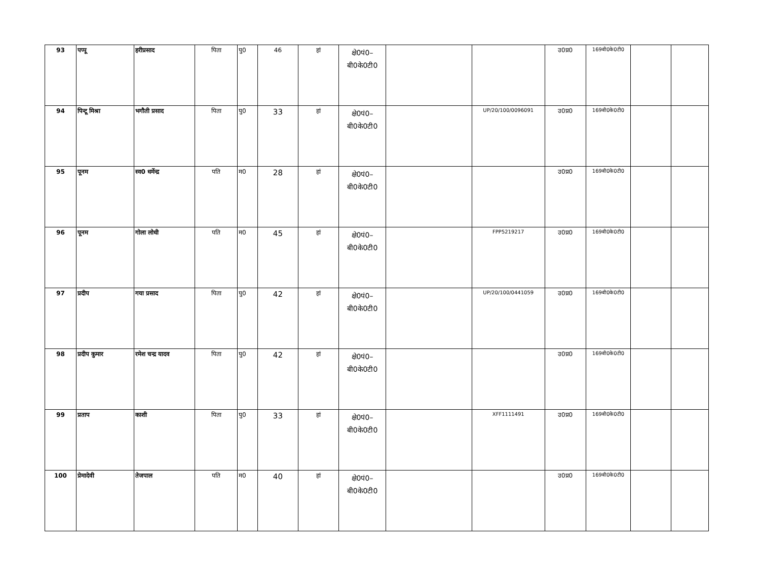| 93 | पप्पू | हरीप्रसाद | पिता | पु0 | 46 | हां | क्षे0पं0– बी0के0टी0 | | | उ0प्र0 | 169बी0के0टी0 | | |
| 94 | पिन्टू मिश्रा | भगौती प्रसाद | पिता | पु0 | 33 | हां | क्षे0पं0– बी0के0टी0 | | UP/20/100/0096091 | उ0प्र0 | 169बी0के0टी0 | | |
| 95 | पूनम | स्व0 धर्मेन्द्र | पति | म0 | 28 | हां | क्षे0पं0– बी0के0टी0 | | | उ0प्र0 | 169बी0के0टी0 | | |
| 96 | पूनम | गोला लोधी | पति | म0 | 45 | हां | क्षे0पं0– बी0के0टी0 | | FPP5219217 | उ0प्र0 | 169बी0के0टी0 | | |
| 97 | प्रदीप | गया प्रसाद | पिता | पु0 | 42 | हां | क्षे0पं0– बी0के0टी0 | | UP/20/100/0441059 | उ0प्र0 | 169बी0के0टी0 | | |
| 98 | प्रदीप कुमार | रमेश चन्द्र यादव | पिता | पु0 | 42 | हां | क्षे0पं0– बी0के0टी0 | | | उ0प्र0 | 169बी0के0टी0 | | |
| 99 | प्रताप | काशी | पिता | पु0 | 33 | हां | क्षे0पं0– बी0के0टी0 | | XFF1111491 | उ0प्र0 | 169बी0के0टी0 | | |
| 100 | प्रेमादेवी | तेजपाल | पति | म0 | 40 | हां | क्षे0पं0– बी0के0टी0 | | | उ0प्र0 | 169बी0के0टी0 | | |